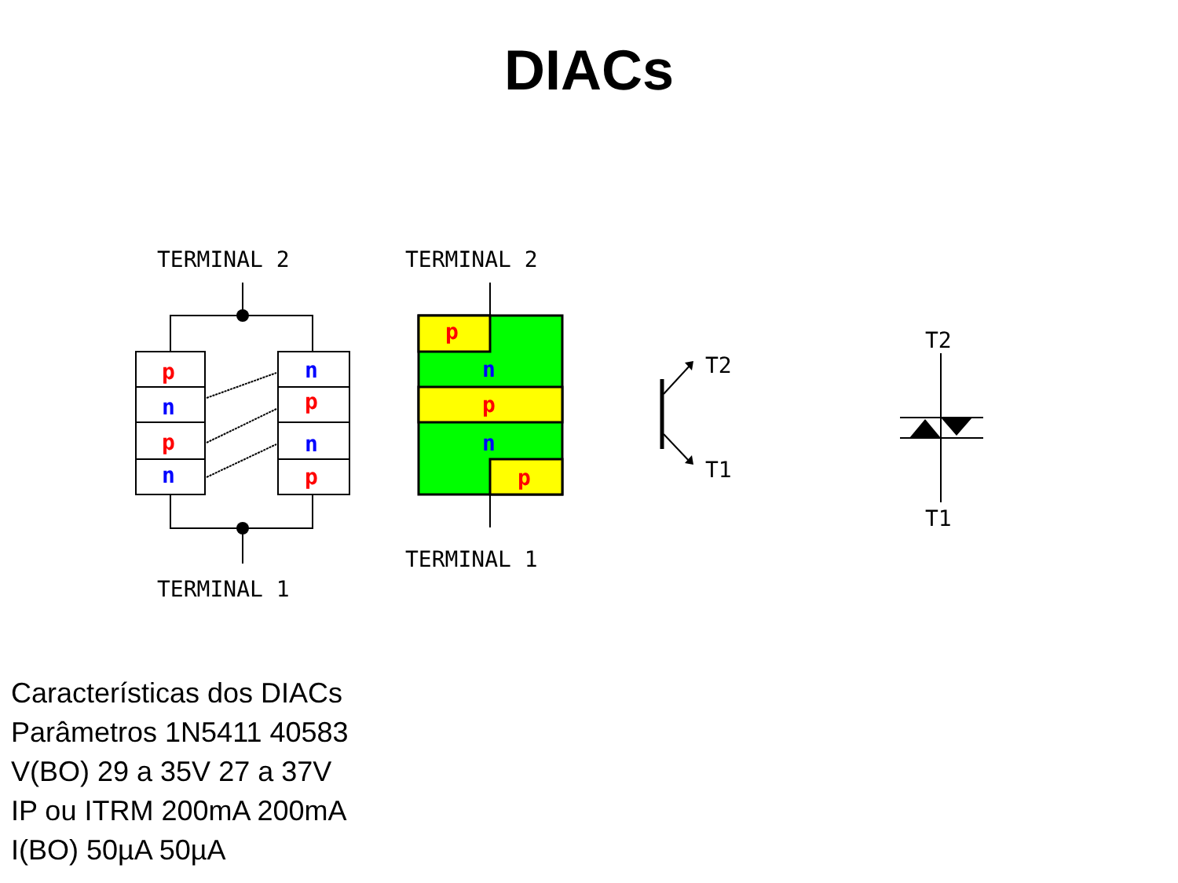DIACs
TERMINAL 2
TERMINAL 2
TERMINAL 1
TERMINAL 1
T2
T1
T2
T1
p
n
p
n
n
p
n
p
p
n
p
n
p
Características dos DIACs
Parâmetros 1N5411 40583
V(BO) 29 a 35V 27 a 37V
IP ou ITRM 200mA 200mA
I(BO) 50µA 50µA